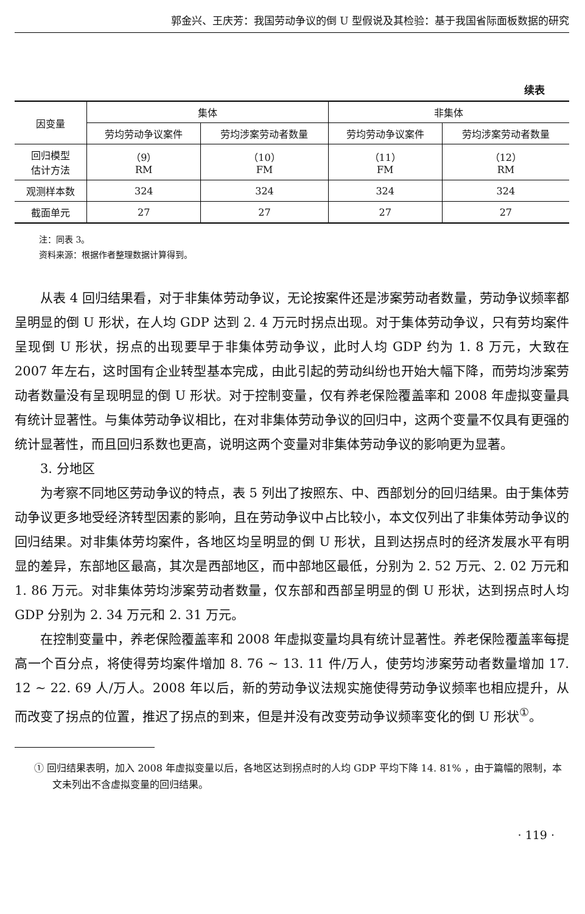郭金兴、王庆芳：我国劳动争议的倒 U 型假说及其检验：基于我国省际面板数据的研究
续表
| 因变量 | 集体 | | 非集体 | |
| --- | --- | --- | --- | --- |
| | 劳均劳动争议案件 | 劳均涉案劳动者数量 | 劳均劳动争议案件 | 劳均涉案劳动者数量 |
| 回归模型 估计方法 | （9） RM | （10） FM | （11） FM | （12） RM |
| 观测样本数 | 324 | 324 | 324 | 324 |
| 截面单元 | 27 | 27 | 27 | 27 |
注：同表 3。
资料来源：根据作者整理数据计算得到。
从表 4 回归结果看，对于非集体劳动争议，无论按案件还是涉案劳动者数量，劳动争议频率都呈明显的倒 U 形状，在人均 GDP 达到 2. 4 万元时拐点出现。对于集体劳动争议，只有劳均案件呈现倒 U 形状，拐点的出现要早于非集体劳动争议，此时人均 GDP 约为 1. 8 万元，大致在 2007 年左右，这时国有企业转型基本完成，由此引起的劳动纠纷也开始大幅下降，而劳均涉案劳动者数量没有呈现明显的倒 U 形状。对于控制变量，仅有养老保险覆盖率和 2008 年虚拟变量具有统计显著性。与集体劳动争议相比，在对非集体劳动争议的回归中，这两个变量不仅具有更强的统计显著性，而且回归系数也更高，说明这两个变量对非集体劳动争议的影响更为显著。
3. 分地区
为考察不同地区劳动争议的特点，表 5 列出了按照东、中、西部划分的回归结果。由于集体劳动争议更多地受经济转型因素的影响，且在劳动争议中占比较小，本文仅列出了非集体劳动争议的回归结果。对非集体劳均案件，各地区均呈明显的倒 U 形状，且到达拐点时的经济发展水平有明显的差异，东部地区最高，其次是西部地区，而中部地区最低，分别为 2. 52 万元、2. 02 万元和 1. 86 万元。对非集体劳均涉案劳动者数量，仅东部和西部呈明显的倒 U 形状，达到拐点时人均 GDP 分别为 2. 34 万元和 2. 31 万元。
在控制变量中，养老保险覆盖率和 2008 年虚拟变量均具有统计显著性。养老保险覆盖率每提高一个百分点，将使得劳均案件增加 8. 76 ~ 13. 11 件/万人，使劳均涉案劳动者数量增加 17. 12 ~ 22. 69 人/万人。2008 年以后，新的劳动争议法规实施使得劳动争议频率也相应提升，从而改变了拐点的位置，推迟了拐点的到来，但是并没有改变劳动争议频率变化的倒 U 形状<sup>①</sup>。
① 回归结果表明，加入 2008 年虚拟变量以后，各地区达到拐点时的人均 GDP 平均下降 14. 81% ，由于篇幅的限制，本文未列出不含虚拟变量的回归结果。
· 119 ·